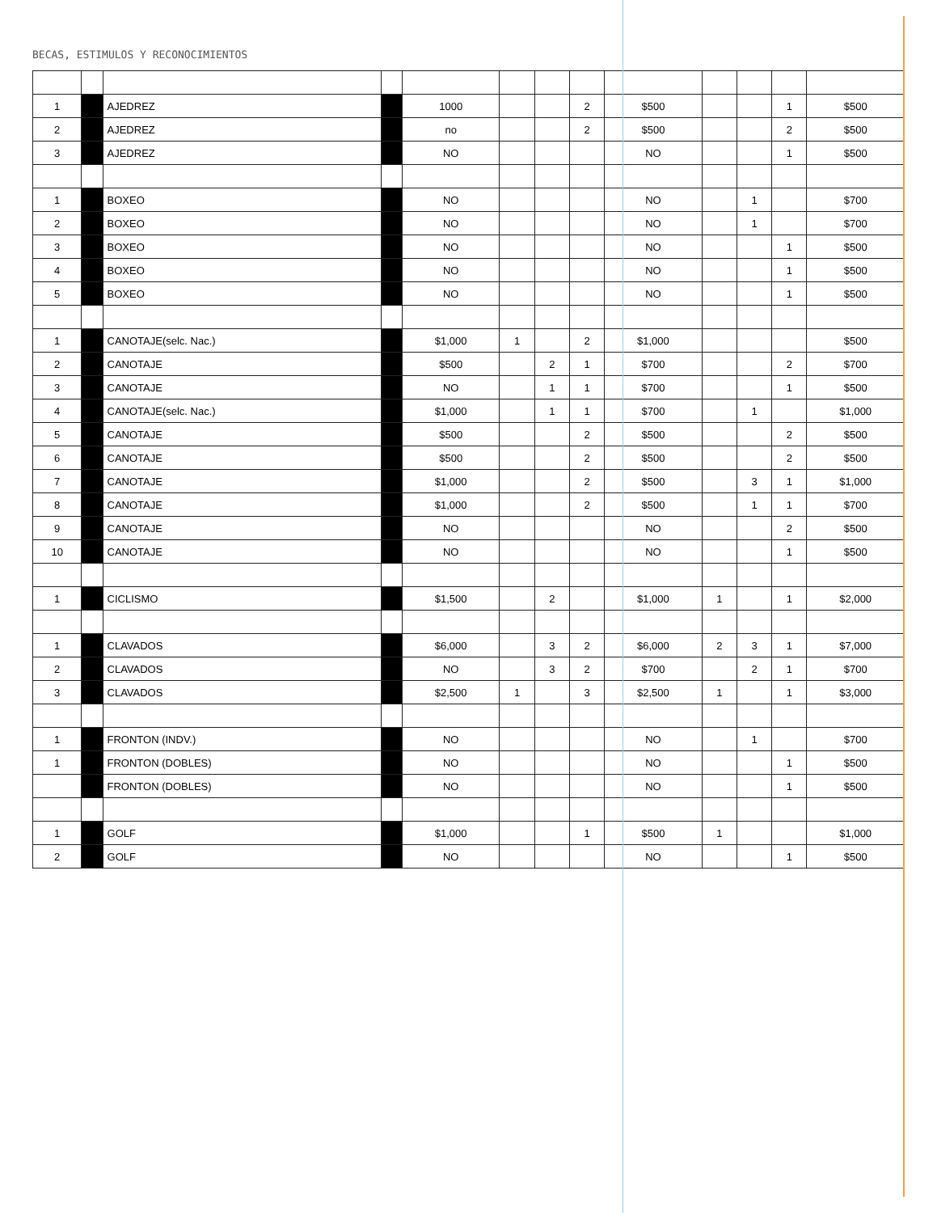BECAS, ESTIMULOS Y RECONOCIMIENTOS
| 1 | | AJEDREZ | | 1000 | | | 2 | $500 | | | 1 | $500 |
| 2 | | AJEDREZ | | no | | | 2 | $500 | | | 2 | $500 |
| 3 | | AJEDREZ | | NO | | | | NO | | | 1 | $500 |
| 1 | | BOXEO | | NO | | | | NO | | 1 | | $700 |
| 2 | | BOXEO | | NO | | | | NO | | 1 | | $700 |
| 3 | | BOXEO | | NO | | | | NO | | | 1 | $500 |
| 4 | | BOXEO | | NO | | | | NO | | | 1 | $500 |
| 5 | | BOXEO | | NO | | | | NO | | | 1 | $500 |
| 1 | | CANOTAJE(selc. Nac.) | | $1,000 | 1 | | 2 | $1,000 | | | | $500 |
| 2 | | CANOTAJE | | $500 | | 2 | 1 | $700 | | | 2 | $700 |
| 3 | | CANOTAJE | | NO | | 1 | 1 | $700 | | | 1 | $500 |
| 4 | | CANOTAJE(selc. Nac.) | | $1,000 | | 1 | 1 | $700 | | 1 | | $1,000 |
| 5 | | CANOTAJE | | $500 | | | 2 | $500 | | | 2 | $500 |
| 6 | | CANOTAJE | | $500 | | | 2 | $500 | | | 2 | $500 |
| 7 | | CANOTAJE | | $1,000 | | | 2 | $500 | | 3 | 1 | $1,000 |
| 8 | | CANOTAJE | | $1,000 | | | 2 | $500 | | 1 | 1 | $700 |
| 9 | | CANOTAJE | | NO | | | | NO | | | 2 | $500 |
| 10 | | CANOTAJE | | NO | | | | NO | | | 1 | $500 |
| 1 | | CICLISMO | | $1,500 | | 2 | | $1,000 | 1 | | 1 | $2,000 |
| 1 | | CLAVADOS | | $6,000 | | 3 | 2 | $6,000 | 2 | 3 | 1 | $7,000 |
| 2 | | CLAVADOS | | NO | | 3 | 2 | $700 | | 2 | 1 | $700 |
| 3 | | CLAVADOS | | $2,500 | 1 | | 3 | $2,500 | 1 | | 1 | $3,000 |
| 1 | | FRONTON (INDV.) | | NO | | | | NO | | 1 | | $700 |
| 1 | | FRONTON (DOBLES) | | NO | | | | NO | | | 1 | $500 |
| | | FRONTON (DOBLES) | | NO | | | | NO | | | 1 | $500 |
| 1 | | GOLF | | $1,000 | | | 1 | $500 | 1 | | | $1,000 |
| 2 | | GOLF | | NO | | | | NO | | | 1 | $500 |